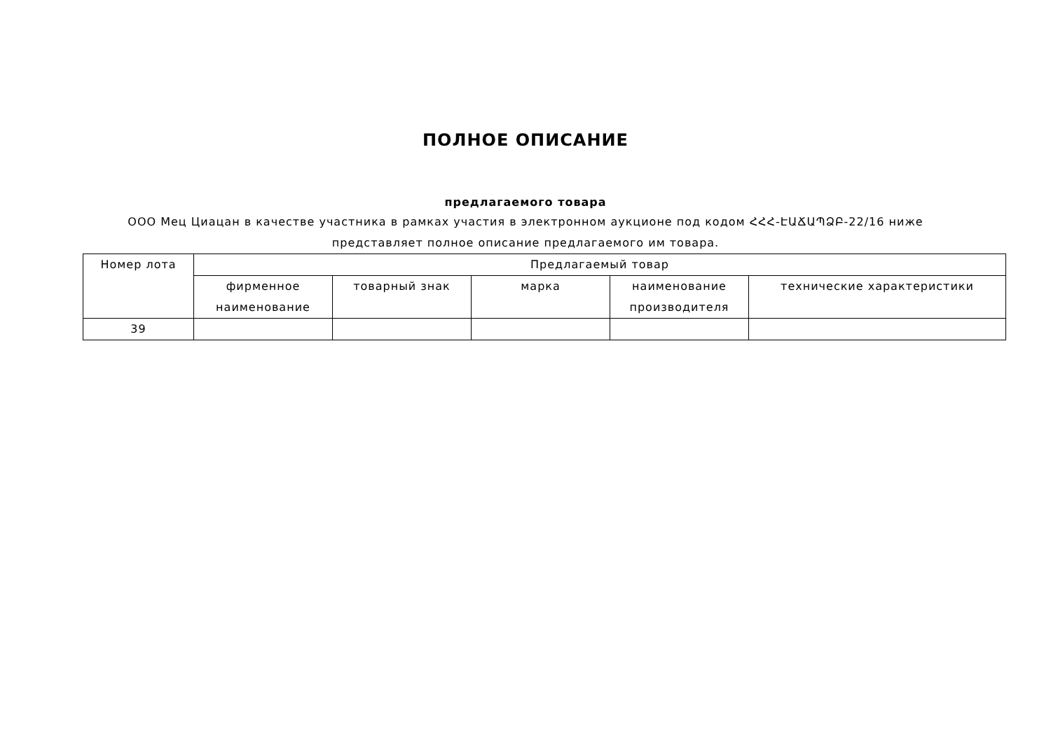ПОЛНОЕ ОПИСАНИЕ
предлагаемого товара
ООО Мец Циацан в качестве участника в рамках участия в электронном аукционе под кодом ՀՀՀ-ԷԱՃԱՊՁԲ-22/16 ниже
представляет полное описание предлагаемого им товара.
| Номер лота | Предлагаемый товар | | | | |
| --- | --- | --- | --- | --- | --- |
| | фирменное наименование | товарный знак | марка | наименование производителя | технические характеристики |
| 39 | | | | | |